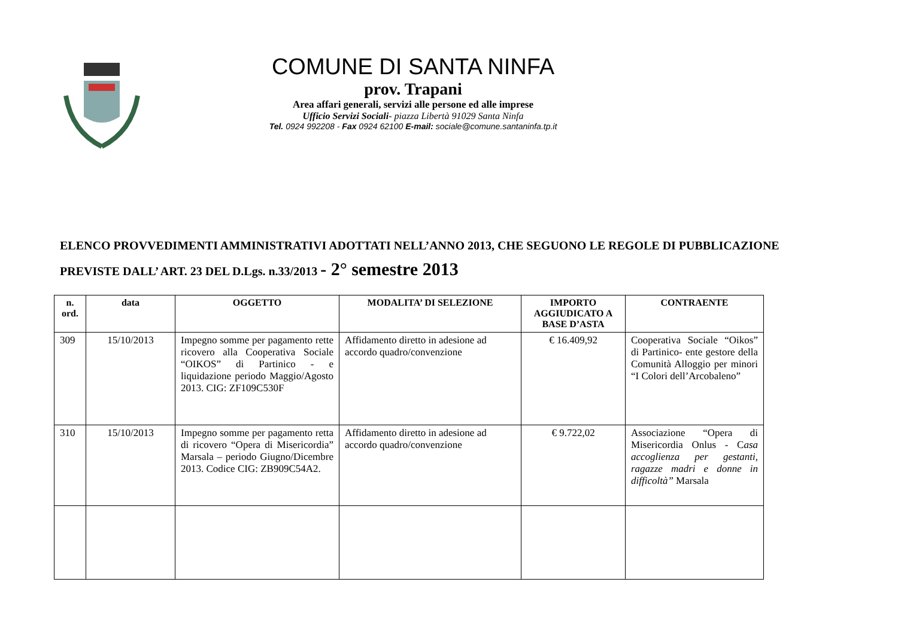COMUNE DI SANTA NINFA
prov. Trapani
Area affari generali, servizi alle persone ed alle imprese
Ufficio Servizi Sociali- piazza Libertà 91029 Santa Ninfa
Tel. 0924 992208 - Fax 0924 62100 E-mail: sociale@comune.santaninfa.tp.it
ELENCO PROVVEDIMENTI AMMINISTRATIVI ADOTTATI NELL’ANNO 2013, CHE SEGUONO LE REGOLE DI PUBBLICAZIONE
PREVISTE DALL’ ART. 23 DEL D.Lgs. n.33/2013 - 2° semestre 2013
| n. ord. | data | OGGETTO | MODALITA’ DI SELEZIONE | IMPORTO AGGIUDICATO A BASE D’ASTA | CONTRAENTE |
| --- | --- | --- | --- | --- | --- |
| 309 | 15/10/2013 | Impegno somme per pagamento rette ricovero alla Cooperativa Sociale “OIKOS” di Partinico - e liquidazione periodo Maggio/Agosto 2013. CIG: ZF109C530F | Affidamento diretto in adesione ad accordo quadro/convenzione | € 16.409,92 | Cooperativa Sociale “Oikos” di Partinico- ente gestore della Comunità Alloggio per minori “I Colori dell’Arcobaleno” |
| 310 | 15/10/2013 | Impegno somme per pagamento retta di ricovero “Opera di Misericordia” Marsala – periodo Giugno/Dicembre 2013. Codice CIG: ZB909C54A2. | Affidamento diretto in adesione ad accordo quadro/convenzione | € 9.722,02 | Associazione “Opera di Misericordia Onlus - C asa accoglienza per gestanti, ragazze madri e donne in difficoltà” Marsala |